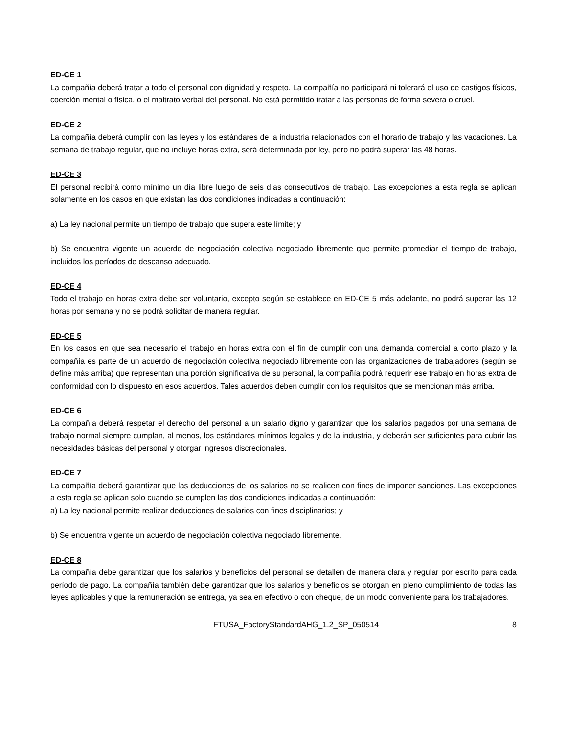ED-CE 1
La compañía deberá tratar a todo el personal con dignidad y respeto. La compañía no participará ni tolerará el uso de castigos físicos, coerción mental o física, o el maltrato verbal del personal. No está permitido tratar a las personas de forma severa o cruel.
ED-CE 2
La compañía deberá cumplir con las leyes y los estándares de la industria relacionados con el horario de trabajo y las vacaciones. La semana de trabajo regular, que no incluye horas extra, será determinada por ley, pero no podrá superar las 48 horas.
ED-CE 3
El personal recibirá como mínimo un día libre luego de seis días consecutivos de trabajo. Las excepciones a esta regla se aplican solamente en los casos en que existan las dos condiciones indicadas a continuación:
a) La ley nacional permite un tiempo de trabajo que supera este límite; y
b) Se encuentra vigente un acuerdo de negociación colectiva negociado libremente que permite promediar el tiempo de trabajo, incluidos los períodos de descanso adecuado.
ED-CE 4
Todo el trabajo en horas extra debe ser voluntario, excepto según se establece en ED-CE 5 más adelante, no podrá superar las 12 horas por semana y no se podrá solicitar de manera regular.
ED-CE 5
En los casos en que sea necesario el trabajo en horas extra con el fin de cumplir con una demanda comercial a corto plazo y la compañía es parte de un acuerdo de negociación colectiva negociado libremente con las organizaciones de trabajadores (según se define más arriba) que representan una porción significativa de su personal, la compañía podrá requerir ese trabajo en horas extra de conformidad con lo dispuesto en esos acuerdos. Tales acuerdos deben cumplir con los requisitos que se mencionan más arriba.
ED-CE 6
La compañía deberá respetar el derecho del personal a un salario digno y garantizar que los salarios pagados por una semana de trabajo normal siempre cumplan, al menos, los estándares mínimos legales y de la industria, y deberán ser suficientes para cubrir las necesidades básicas del personal y otorgar ingresos discrecionales.
ED-CE 7
La compañía deberá garantizar que las deducciones de los salarios no se realicen con fines de imponer sanciones. Las excepciones a esta regla se aplican solo cuando se cumplen las dos condiciones indicadas a continuación:
a) La ley nacional permite realizar deducciones de salarios con fines disciplinarios; y
b) Se encuentra vigente un acuerdo de negociación colectiva negociado libremente.
ED-CE 8
La compañía debe garantizar que los salarios y beneficios del personal se detallen de manera clara y regular por escrito para cada período de pago. La compañía también debe garantizar que los salarios y beneficios se otorgan en pleno cumplimiento de todas las leyes aplicables y que la remuneración se entrega, ya sea en efectivo o con cheque, de un modo conveniente para los trabajadores.
FTUSA_FactoryStandardAHG_1.2_SP_050514 8